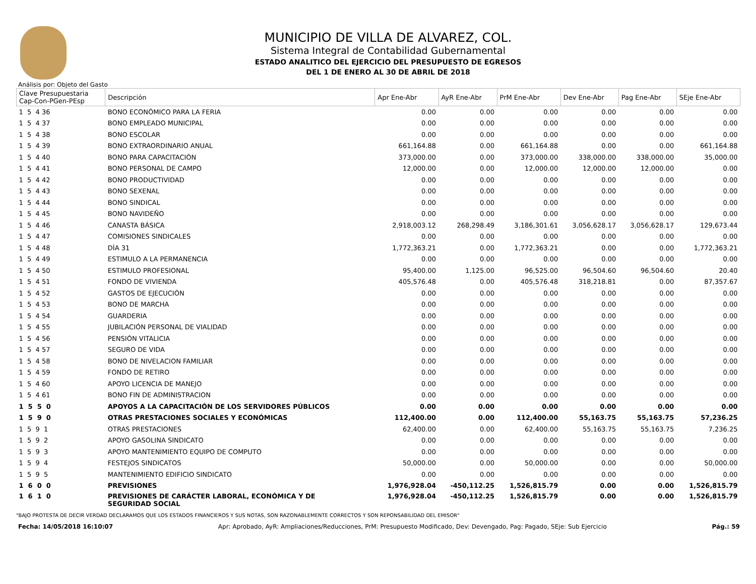MUNICIPIO DE VILLA DE ALVAREZ, COL.
Sistema Integral de Contabilidad Gubernamental
ESTADO ANALITICO DEL EJERCICIO DEL PRESUPUESTO DE EGRESOS
DEL 1 DE ENERO AL 30 DE ABRIL DE 2018
Análisis por: Objeto del Gasto
| Clave Presupuestaria Cap-Con-PGen-PEsp | Descripción | Apr Ene-Abr | AyR Ene-Abr | PrM Ene-Abr | Dev Ene-Abr | Pag Ene-Abr | SEje Ene-Abr |
| --- | --- | --- | --- | --- | --- | --- | --- |
| 1 5 4 36 | BONO ECONÓMICO PARA LA FERIA | 0.00 | 0.00 | 0.00 | 0.00 | 0.00 | 0.00 |
| 1 5 4 37 | BONO EMPLEADO MUNICIPAL | 0.00 | 0.00 | 0.00 | 0.00 | 0.00 | 0.00 |
| 1 5 4 38 | BONO ESCOLAR | 0.00 | 0.00 | 0.00 | 0.00 | 0.00 | 0.00 |
| 1 5 4 39 | BONO EXTRAORDINARIO ANUAL | 661,164.88 | 0.00 | 661,164.88 | 0.00 | 0.00 | 661,164.88 |
| 1 5 4 40 | BONO PARA CAPACITACIÓN | 373,000.00 | 0.00 | 373,000.00 | 338,000.00 | 338,000.00 | 35,000.00 |
| 1 5 4 41 | BONO PERSONAL DE CAMPO | 12,000.00 | 0.00 | 12,000.00 | 12,000.00 | 12,000.00 | 0.00 |
| 1 5 4 42 | BONO PRODUCTIVIDAD | 0.00 | 0.00 | 0.00 | 0.00 | 0.00 | 0.00 |
| 1 5 4 43 | BONO SEXENAL | 0.00 | 0.00 | 0.00 | 0.00 | 0.00 | 0.00 |
| 1 5 4 44 | BONO SINDICAL | 0.00 | 0.00 | 0.00 | 0.00 | 0.00 | 0.00 |
| 1 5 4 45 | BONO NAVIDEÑO | 0.00 | 0.00 | 0.00 | 0.00 | 0.00 | 0.00 |
| 1 5 4 46 | CANASTA BÁSICA | 2,918,003.12 | 268,298.49 | 3,186,301.61 | 3,056,628.17 | 3,056,628.17 | 129,673.44 |
| 1 5 4 47 | COMISIONES SINDICALES | 0.00 | 0.00 | 0.00 | 0.00 | 0.00 | 0.00 |
| 1 5 4 48 | DÌA 31 | 1,772,363.21 | 0.00 | 1,772,363.21 | 0.00 | 0.00 | 1,772,363.21 |
| 1 5 4 49 | ESTIMULO A LA PERMANENCIA | 0.00 | 0.00 | 0.00 | 0.00 | 0.00 | 0.00 |
| 1 5 4 50 | ESTIMULO PROFESIONAL | 95,400.00 | 1,125.00 | 96,525.00 | 96,504.60 | 96,504.60 | 20.40 |
| 1 5 4 51 | FONDO DE VIVIENDA | 405,576.48 | 0.00 | 405,576.48 | 318,218.81 | 0.00 | 87,357.67 |
| 1 5 4 52 | GASTOS DE EJECUCIÓN | 0.00 | 0.00 | 0.00 | 0.00 | 0.00 | 0.00 |
| 1 5 4 53 | BONO DE MARCHA | 0.00 | 0.00 | 0.00 | 0.00 | 0.00 | 0.00 |
| 1 5 4 54 | GUARDERIA | 0.00 | 0.00 | 0.00 | 0.00 | 0.00 | 0.00 |
| 1 5 4 55 | JUBILACIÓN PERSONAL DE VIALIDAD | 0.00 | 0.00 | 0.00 | 0.00 | 0.00 | 0.00 |
| 1 5 4 56 | PENSIÓN VITALICIA | 0.00 | 0.00 | 0.00 | 0.00 | 0.00 | 0.00 |
| 1 5 4 57 | SEGURO DE VIDA | 0.00 | 0.00 | 0.00 | 0.00 | 0.00 | 0.00 |
| 1 5 4 58 | BONO DE NIVELACION FAMILIAR | 0.00 | 0.00 | 0.00 | 0.00 | 0.00 | 0.00 |
| 1 5 4 59 | FONDO DE RETIRO | 0.00 | 0.00 | 0.00 | 0.00 | 0.00 | 0.00 |
| 1 5 4 60 | APOYO LICENCIA DE MANEJO | 0.00 | 0.00 | 0.00 | 0.00 | 0.00 | 0.00 |
| 1 5 4 61 | BONO FIN DE ADMINISTRACION | 0.00 | 0.00 | 0.00 | 0.00 | 0.00 | 0.00 |
| 1 5 5 0 | APOYOS A LA CAPACITACIÓN DE LOS SERVIDORES PÚBLICOS | 0.00 | 0.00 | 0.00 | 0.00 | 0.00 | 0.00 |
| 1 5 9 0 | OTRAS PRESTACIONES SOCIALES Y ECONÓMICAS | 112,400.00 | 0.00 | 112,400.00 | 55,163.75 | 55,163.75 | 57,236.25 |
| 1 5 9 1 | OTRAS PRESTACIONES | 62,400.00 | 0.00 | 62,400.00 | 55,163.75 | 55,163.75 | 7,236.25 |
| 1 5 9 2 | APOYO GASOLINA SINDICATO | 0.00 | 0.00 | 0.00 | 0.00 | 0.00 | 0.00 |
| 1 5 9 3 | APOYO MANTENIMIENTO EQUIPO DE COMPUTO | 0.00 | 0.00 | 0.00 | 0.00 | 0.00 | 0.00 |
| 1 5 9 4 | FESTEJOS SINDICATOS | 50,000.00 | 0.00 | 50,000.00 | 0.00 | 0.00 | 50,000.00 |
| 1 5 9 5 | MANTENIMIENTO EDIFICIO SINDICATO | 0.00 | 0.00 | 0.00 | 0.00 | 0.00 | 0.00 |
| 1 6 0 0 | PREVISIONES | 1,976,928.04 | -450,112.25 | 1,526,815.79 | 0.00 | 0.00 | 1,526,815.79 |
| 1 6 1 0 | PREVISIONES DE CARÁCTER LABORAL, ECONÓMICA Y DE SEGURIDAD SOCIAL | 1,976,928.04 | -450,112.25 | 1,526,815.79 | 0.00 | 0.00 | 1,526,815.79 |
"BAJO PROTESTA DE DECIR VERDAD DECLARAMOS QUE LOS ESTADOS FINANCIEROS Y SUS NOTAS, SON RAZONABLEMENTE CORRECTOS Y SON REPONSABILIDAD DEL EMISOR"
Fecha: 14/05/2018 16:10:07 Apr: Aprobado, AyR: Ampliaciones/Reducciones, PrM: Presupuesto Modificado, Dev: Devengado, Pag: Pagado, SEje: Sub Ejercicio Pág.: 59